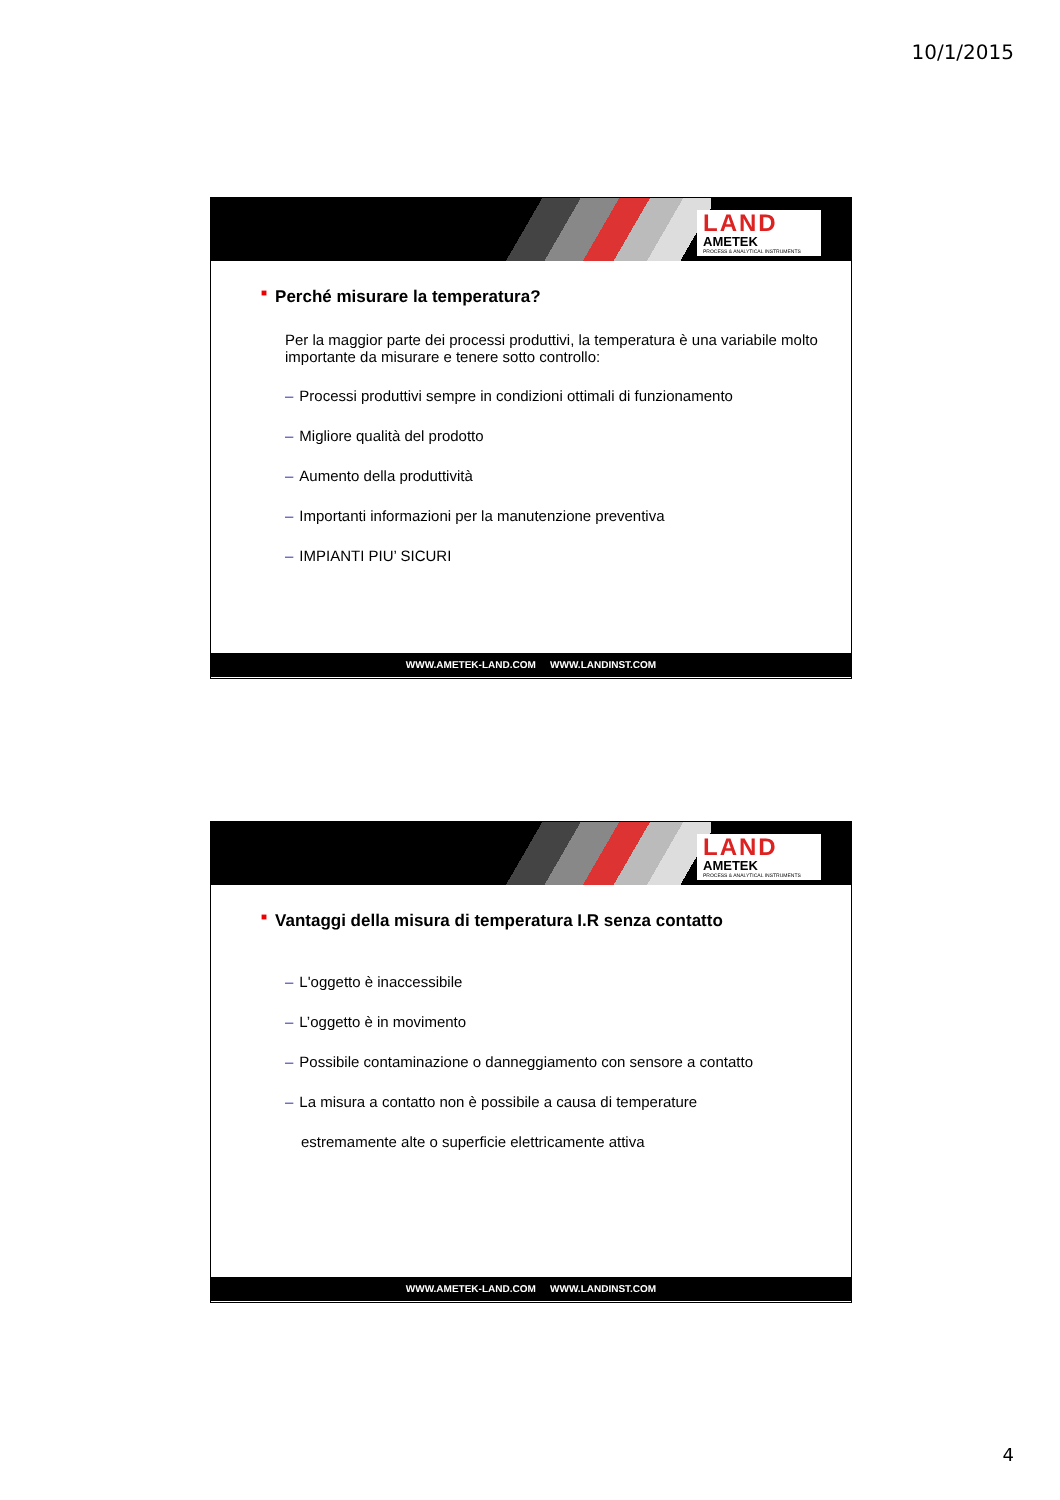10/1/2015
LAND
AMETEK
PROCESS & ANALYTICAL INSTRUMENTS
■ Perché misurare la temperatura?
Per la maggior parte dei processi produttivi, la temperatura è una variabile molto importante da misurare e tenere sotto controllo:
– Processi produttivi sempre in condizioni ottimali di funzionamento
– Migliore qualità del prodotto
– Aumento della produttività
– Importanti informazioni per la manutenzione preventiva
– IMPIANTI PIU’ SICURI
WWW.AMETEK-LAND.COM WWW.LANDINST.COM
LAND
AMETEK
PROCESS & ANALYTICAL INSTRUMENTS
■ Vantaggi della misura di temperatura I.R senza contatto
– L'oggetto è inaccessibile
– L’oggetto è in movimento
– Possibile contaminazione o danneggiamento con sensore a contatto
– La misura a contatto non è possibile a causa di temperature
estremamente alte o superficie elettricamente attiva
WWW.AMETEK-LAND.COM WWW.LANDINST.COM
4